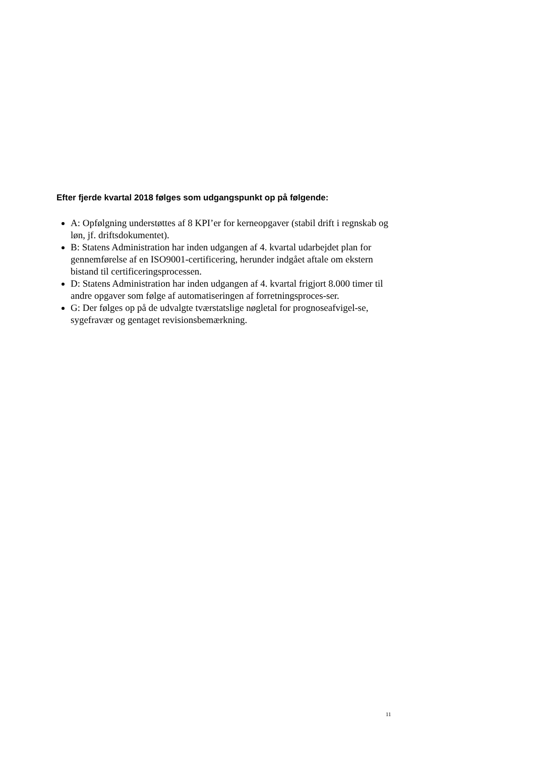Efter fjerde kvartal 2018 følges som udgangspunkt op på følgende:
A: Opfølgning understøttes af 8 KPI’er for kerneopgaver (stabil drift i regnskab og løn, jf. driftsdokumentet).
B: Statens Administration har inden udgangen af 4. kvartal udarbejdet plan for gennemførelse af en ISO9001-certificering, herunder indgået aftale om ekstern bistand til certificeringsprocessen.
D: Statens Administration har inden udgangen af 4. kvartal frigjort 8.000 timer til andre opgaver som følge af automatiseringen af forretningsproces-ser.
G: Der følges op på de udvalgte tværstatslige nøgletal for prognoseafvigel-se, sygefravær og gentaget revisionsbemærkning.
11